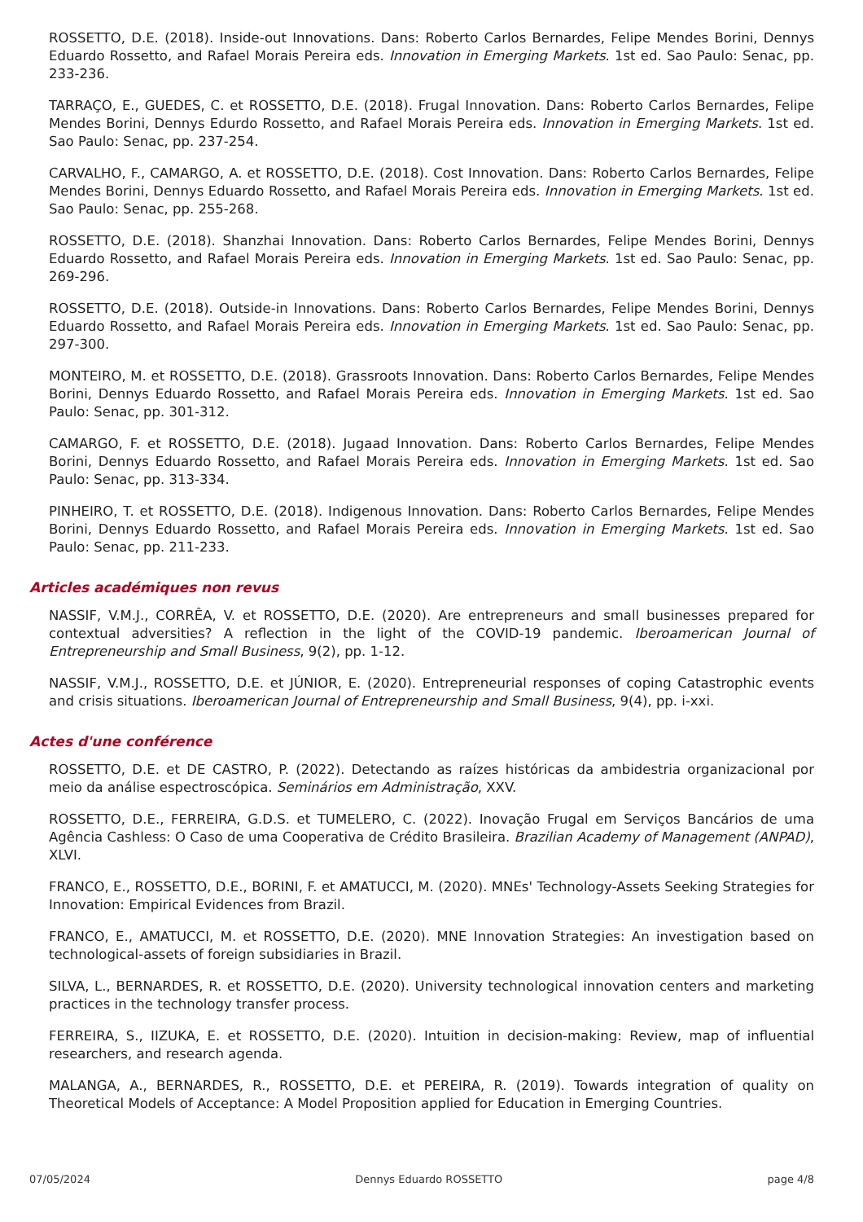ROSSETTO, D.E. (2018). Inside-out Innovations. Dans: Roberto Carlos Bernardes, Felipe Mendes Borini, Dennys Eduardo Rossetto, and Rafael Morais Pereira eds. Innovation in Emerging Markets. 1st ed. Sao Paulo: Senac, pp. 233-236.
TARRAÇO, E., GUEDES, C. et ROSSETTO, D.E. (2018). Frugal Innovation. Dans: Roberto Carlos Bernardes, Felipe Mendes Borini, Dennys Edurdo Rossetto, and Rafael Morais Pereira eds. Innovation in Emerging Markets. 1st ed. Sao Paulo: Senac, pp. 237-254.
CARVALHO, F., CAMARGO, A. et ROSSETTO, D.E. (2018). Cost Innovation. Dans: Roberto Carlos Bernardes, Felipe Mendes Borini, Dennys Eduardo Rossetto, and Rafael Morais Pereira eds. Innovation in Emerging Markets. 1st ed. Sao Paulo: Senac, pp. 255-268.
ROSSETTO, D.E. (2018). Shanzhai Innovation. Dans: Roberto Carlos Bernardes, Felipe Mendes Borini, Dennys Eduardo Rossetto, and Rafael Morais Pereira eds. Innovation in Emerging Markets. 1st ed. Sao Paulo: Senac, pp. 269-296.
ROSSETTO, D.E. (2018). Outside-in Innovations. Dans: Roberto Carlos Bernardes, Felipe Mendes Borini, Dennys Eduardo Rossetto, and Rafael Morais Pereira eds. Innovation in Emerging Markets. 1st ed. Sao Paulo: Senac, pp. 297-300.
MONTEIRO, M. et ROSSETTO, D.E. (2018). Grassroots Innovation. Dans: Roberto Carlos Bernardes, Felipe Mendes Borini, Dennys Eduardo Rossetto, and Rafael Morais Pereira eds. Innovation in Emerging Markets. 1st ed. Sao Paulo: Senac, pp. 301-312.
CAMARGO, F. et ROSSETTO, D.E. (2018). Jugaad Innovation. Dans: Roberto Carlos Bernardes, Felipe Mendes Borini, Dennys Eduardo Rossetto, and Rafael Morais Pereira eds. Innovation in Emerging Markets. 1st ed. Sao Paulo: Senac, pp. 313-334.
PINHEIRO, T. et ROSSETTO, D.E. (2018). Indigenous Innovation. Dans: Roberto Carlos Bernardes, Felipe Mendes Borini, Dennys Eduardo Rossetto, and Rafael Morais Pereira eds. Innovation in Emerging Markets. 1st ed. Sao Paulo: Senac, pp. 211-233.
Articles académiques non revus
NASSIF, V.M.J., CORRÊA, V. et ROSSETTO, D.E. (2020). Are entrepreneurs and small businesses prepared for contextual adversities? A reflection in the light of the COVID-19 pandemic. Iberoamerican Journal of Entrepreneurship and Small Business, 9(2), pp. 1-12.
NASSIF, V.M.J., ROSSETTO, D.E. et JÚNIOR, E. (2020). Entrepreneurial responses of coping Catastrophic events and crisis situations. Iberoamerican Journal of Entrepreneurship and Small Business, 9(4), pp. i-xxi.
Actes d'une conférence
ROSSETTO, D.E. et DE CASTRO, P. (2022). Detectando as raízes históricas da ambidestria organizacional por meio da análise espectroscópica. Seminários em Administração, XXV.
ROSSETTO, D.E., FERREIRA, G.D.S. et TUMELERO, C. (2022). Inovação Frugal em Serviços Bancários de uma Agência Cashless: O Caso de uma Cooperativa de Crédito Brasileira. Brazilian Academy of Management (ANPAD), XLVI.
FRANCO, E., ROSSETTO, D.E., BORINI, F. et AMATUCCI, M. (2020). MNEs' Technology-Assets Seeking Strategies for Innovation: Empirical Evidences from Brazil.
FRANCO, E., AMATUCCI, M. et ROSSETTO, D.E. (2020). MNE Innovation Strategies: An investigation based on technological-assets of foreign subsidiaries in Brazil.
SILVA, L., BERNARDES, R. et ROSSETTO, D.E. (2020). University technological innovation centers and marketing practices in the technology transfer process.
FERREIRA, S., IIZUKA, E. et ROSSETTO, D.E. (2020). Intuition in decision-making: Review, map of influential researchers, and research agenda.
MALANGA, A., BERNARDES, R., ROSSETTO, D.E. et PEREIRA, R. (2019). Towards integration of quality on Theoretical Models of Acceptance: A Model Proposition applied for Education in Emerging Countries.
07/05/2024 Dennys Eduardo ROSSETTO page 4/8